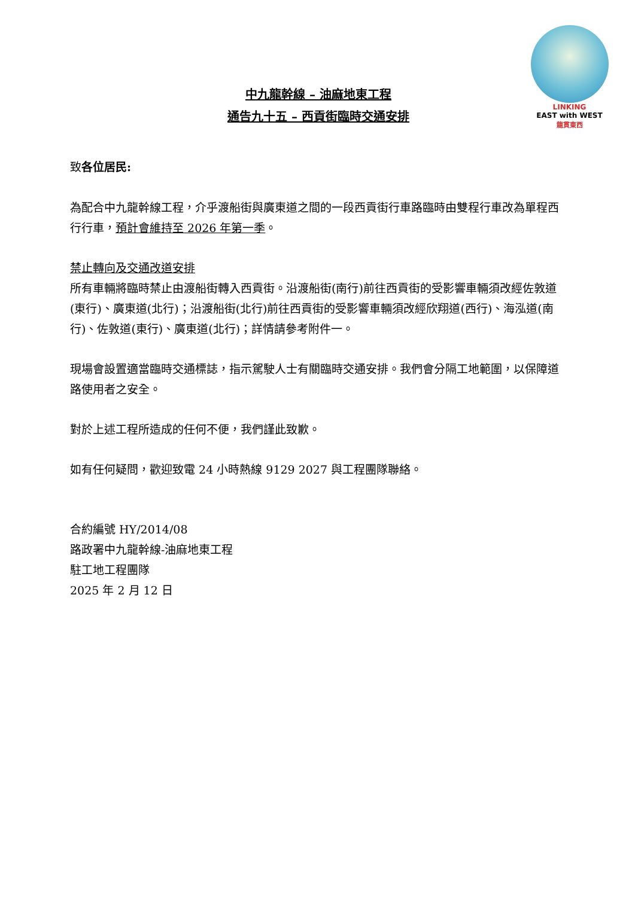LINKING
EAST with WEST
龍貫東西
中九龍幹線 – 油麻地東工程
通告九十五 – 西貢街臨時交通安排
致各位居民:
為配合中九龍幹線工程，介乎渡船街與廣東道之間的一段西貢街行車路臨時由雙程行車改為單程西行行車，預計會維持至 2026 年第一季。
禁止轉向及交通改道安排
所有車輛將臨時禁止由渡船街轉入西貢街。沿渡船街(南行)前往西貢街的受影響車輛須改經佐敦道(東行)、廣東道(北行)；沿渡船街(北行)前往西貢街的受影響車輛須改經欣翔道(西行)、海泓道(南行)、佐敦道(東行)、廣東道(北行)；詳情請參考附件一。
現場會設置適當臨時交通標誌，指示駕駛人士有關臨時交通安排。我們會分隔工地範圍，以保障道路使用者之安全。
對於上述工程所造成的任何不便，我們謹此致歉。
如有任何疑問，歡迎致電 24 小時熱線 9129 2027 與工程團隊聯絡。
合約編號 HY/2014/08
路政署中九龍幹線-油麻地東工程
駐工地工程團隊
2025 年 2 月 12 日